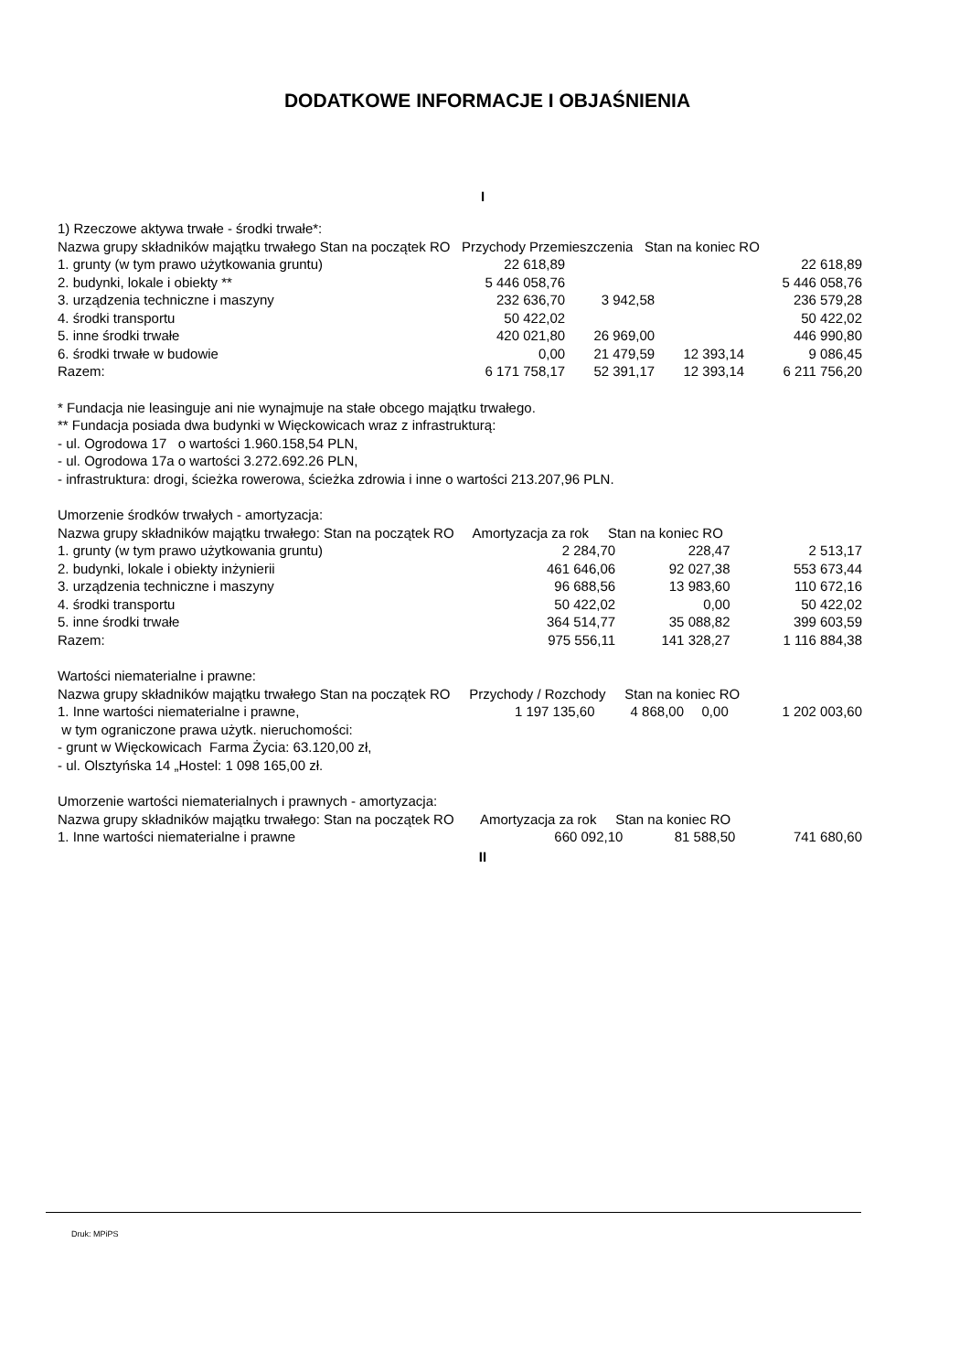DODATKOWE INFORMACJE I OBJAŚNIENIA
I
1) Rzeczowe aktywa trwałe - środki trwałe*:
Nazwa grupy składników majątku trwałego Stan na początek RO Przychody Przemieszczenia Stan na koniec RO
| 1. grunty (w tym prawo użytkowania gruntu) | 22 618,89 | | | 22 618,89 |
| 2. budynki, lokale i obiekty ** | 5 446 058,76 | | | 5 446 058,76 |
| 3. urządzenia techniczne i maszyny | 232 636,70 | 3 942,58 | | 236 579,28 |
| 4. środki transportu | 50 422,02 | | | 50 422,02 |
| 5. inne środki trwałe | 420 021,80 | 26 969,00 | | 446 990,80 |
| 6. środki trwałe w budowie | 0,00 | 21 479,59 | 12 393,14 | 9 086,45 |
| Razem: | 6 171 758,17 | 52 391,17 | 12 393,14 | 6 211 756,20 |
* Fundacja nie leasinguje ani nie wynajmuje na stałe obcego majątku trwałego.
** Fundacja posiada dwa budynki w Więckowicach wraz z infrastrukturą:
- ul. Ogrodowa 17 o wartości 1.960.158,54 PLN,
- ul. Ogrodowa 17a o wartości 3.272.692.26 PLN,
- infrastruktura: drogi, ścieżka rowerowa, ścieżka zdrowia i inne o wartości 213.207,96 PLN.
Umorzenie środków trwałych - amortyzacja:
Nazwa grupy składników majątku trwałego: Stan na początek RO Amortyzacja za rok Stan na koniec RO
| 1. grunty (w tym prawo użytkowania gruntu) | 2 284,70 | 228,47 | 2 513,17 |
| 2. budynki, lokale i obiekty inżynierii | 461 646,06 | 92 027,38 | 553 673,44 |
| 3. urządzenia techniczne i maszyny | 96 688,56 | 13 983,60 | 110 672,16 |
| 4. środki transportu | 50 422,02 | 0,00 | 50 422,02 |
| 5. inne środki trwałe | 364 514,77 | 35 088,82 | 399 603,59 |
| Razem: | 975 556,11 | 141 328,27 | 1 116 884,38 |
Wartości niematerialne i prawne:
Nazwa grupy składników majątku trwałego Stan na początek RO Przychody / Rozchody Stan na koniec RO
| 1. Inne wartości niematerialne i prawne, | 1 197 135,60 | 4 868,00 | 0,00 | 1 202 003,60 |
w tym ograniczone prawa użytk. nieruchomości:
- grunt w Więckowicach Farma Życia: 63.120,00 zł,
- ul. Olsztyńska 14 „Hostel: 1 098 165,00 zł.
Umorzenie wartości niematerialnych i prawnych - amortyzacja:
Nazwa grupy składników majątku trwałego: Stan na początek RO Amortyzacja za rok Stan na koniec RO
| 1. Inne wartości niematerialne i prawne | 660 092,10 | 81 588,50 | 741 680,60 |
II
Druk: MPiPS